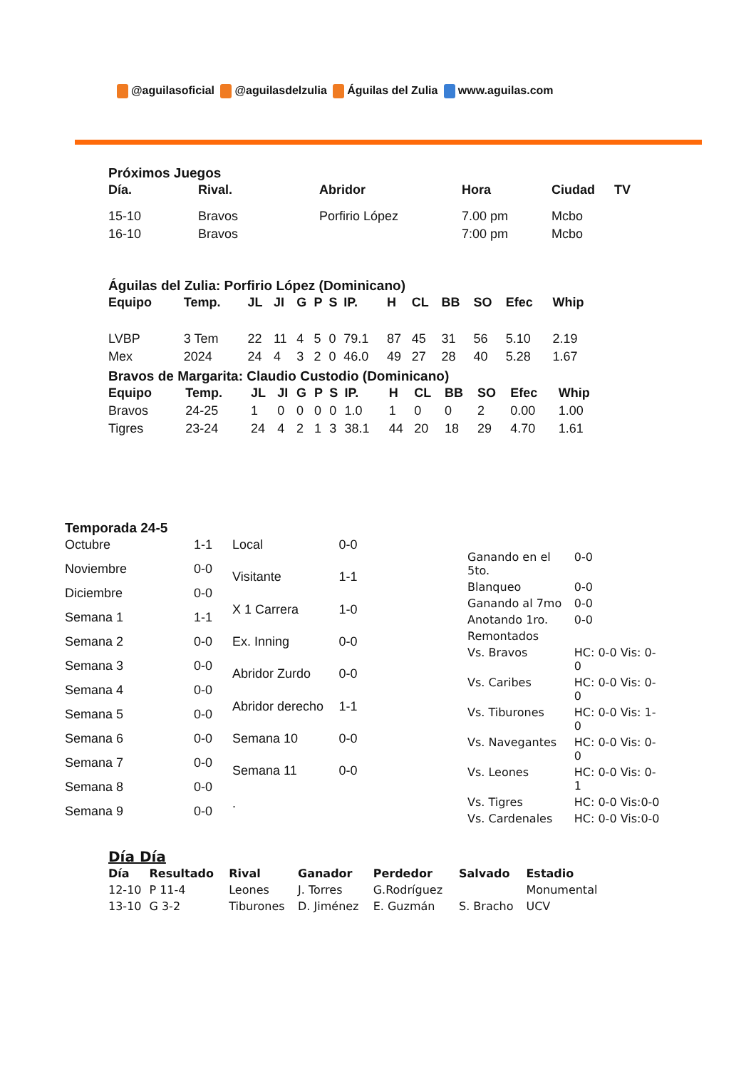@aguilasoficial @aguilasdelzulia Águilas del Zulia www.aguilas.com
Próximos Juegos
| Día. | Rival. | Abridor | Hora | Ciudad | TV |
| --- | --- | --- | --- | --- | --- |
| 15-10 | Bravos | Porfirio López | 7.00 pm | Mcbo | |
| 16-10 | Bravos | | 7:00 pm | Mcbo | |
Águilas del Zulia: Porfirio López (Dominicano)
| Equipo | Temp. | JL | JI | G | P | S | IP. | H | CL | BB | SO | Efec | Whip |
| --- | --- | --- | --- | --- | --- | --- | --- | --- | --- | --- | --- | --- | --- |
| LVBP | 3 Tem | 22 | 11 | 4 | 5 | 0 | 79.1 | 87 | 45 | 31 | 56 | 5.10 | 2.19 |
| Mex | 2024 | 24 | 4 | 3 | 2 | 0 | 46.0 | 49 | 27 | 28 | 40 | 5.28 | 1.67 |
Bravos de Margarita: Claudio Custodio (Dominicano)
| Equipo | Temp. | JL | JI | G | P | S | IP. | H | CL | BB | SO | Efec | Whip |
| --- | --- | --- | --- | --- | --- | --- | --- | --- | --- | --- | --- | --- | --- |
| Bravos | 24-25 | 1 | 0 | 0 | 0 | 0 | 1.0 | 1 | 0 | 0 | 2 | 0.00 | 1.00 |
| Tigres | 23-24 | 24 | 4 | 2 | 1 | 3 | 38.1 | 44 | 20 | 18 | 29 | 4.70 | 1.61 |
Temporada 24-5
| Octubre | 1-1 |
| Noviembre | 0-0 |
| Diciembre | 0-0 |
| Semana 1 | 1-1 |
| Semana 2 | 0-0 |
| Semana 3 | 0-0 |
| Semana 4 | 0-0 |
| Semana 5 | 0-0 |
| Semana 6 | 0-0 |
| Semana 7 | 0-0 |
| Semana 8 | 0-0 |
| Semana 9 | 0-0 |
| Local | 0-0 |
| Visitante | 1-1 |
| X 1 Carrera | 1-0 |
| Ex. Inning | 0-0 |
| Abridor Zurdo | 0-0 |
| Abridor derecho | 1-1 |
| Semana 10 | 0-0 |
| Semana 11 | 0-0 |
| . | |
| Ganando en el 5to. | 0-0 |
| Blanqueo | 0-0 |
| Ganando al 7mo | 0-0 |
| Anotando 1ro. | 0-0 |
| Remontados | |
| Vs. Bravos | HC: 0-0 Vis: 0-0 |
| Vs. Caribes | HC: 0-0 Vis: 0-0 |
| Vs. Tiburones | HC: 0-0 Vis: 1-0 |
| Vs. Navegantes | HC: 0-0 Vis: 0-0 |
| Vs. Leones | HC: 0-0 Vis: 0-1 |
| Vs. Tigres | HC: 0-0 Vis:0-0 |
| Vs. Cardenales | HC: 0-0 Vis:0-0 |
Día Día
| Día | Resultado | Rival | Ganador | Perdedor | Salvado | Estadio |
| --- | --- | --- | --- | --- | --- | --- |
| 12-10 | P 11-4 | Leones | J. Torres | G.Rodríguez | | Monumental |
| 13-10 | G 3-2 | Tiburones | D. Jiménez | E. Guzmán | S. Bracho | UCV |